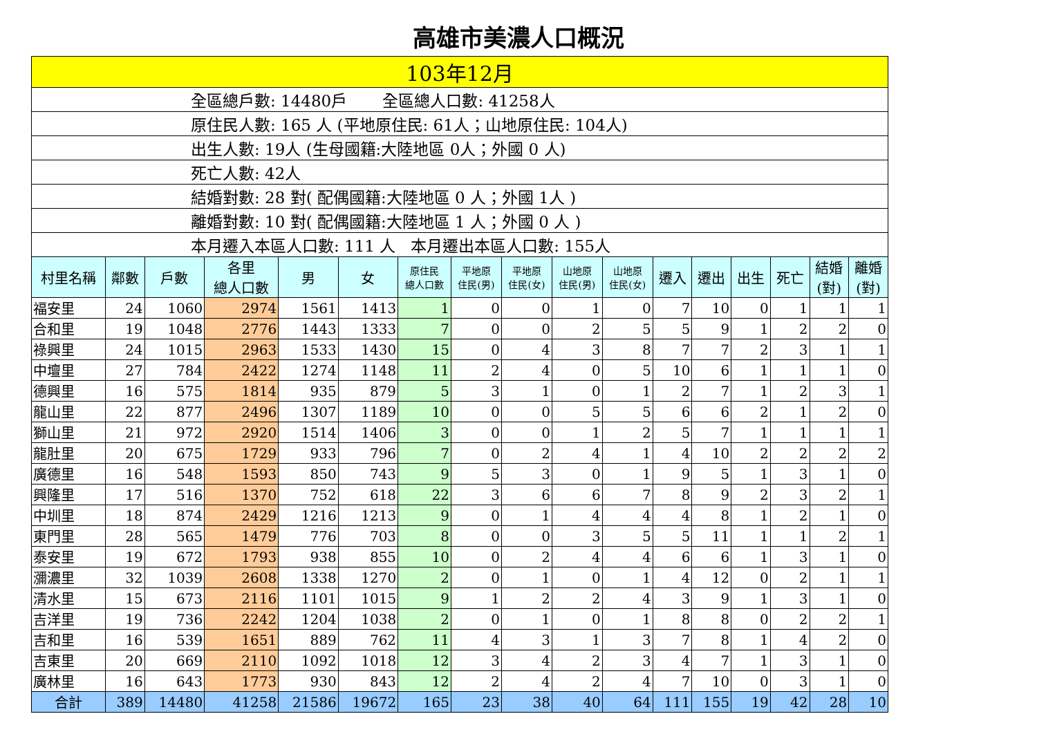高雄市美濃人口概況
| 103年12月 | | | | | | | | | | | | | | | | |
| 全區總戶數: 14480戶 全區總人口數: 41258人 | | | | | | | | | | | | | | | | |
| 原住民人數: 165 人 (平地原住民: 61人；山地原住民: 104人) | | | | | | | | | | | | | | | | |
| 出生人數: 19人 (生母國籍:大陸地區 0人；外國 0 人) | | | | | | | | | | | | | | | | |
| 死亡人數: 42人 | | | | | | | | | | | | | | | | |
| 結婚對數: 28 對( 配偶國籍:大陸地區 0 人；外國 1人 ) | | | | | | | | | | | | | | | | |
| 離婚對數: 10 對( 配偶國籍:大陸地區 1 人；外國 0 人 ) | | | | | | | | | | | | | | | | |
| 本月遷入本區人口數: 111 人 本月遷出本區人口數: 155人 | | | | | | | | | | | | | | | | |
| 村里名稱 | 鄰數 | 戶數 | 各里 總人口數 | 男 | 女 | 原住民 總人口數 | 平地原 住民(男) | 平地原 住民(女) | 山地原 住民(男) | 山地原 住民(女) | 遷入 | 遷出 | 出生 | 死亡 | 結婚 (對) | 離婚 (對) |
| 福安里 | 24 | 1060 | 2974 | 1561 | 1413 | 1 | 0 | 0 | 1 | 0 | 7 | 10 | 0 | 1 | 1 | 1 |
| 合和里 | 19 | 1048 | 2776 | 1443 | 1333 | 7 | 0 | 0 | 2 | 5 | 5 | 9 | 1 | 2 | 2 | 0 |
| 祿興里 | 24 | 1015 | 2963 | 1533 | 1430 | 15 | 0 | 4 | 3 | 8 | 7 | 7 | 2 | 3 | 1 | 1 |
| 中壇里 | 27 | 784 | 2422 | 1274 | 1148 | 11 | 2 | 4 | 0 | 5 | 10 | 6 | 1 | 1 | 1 | 0 |
| 德興里 | 16 | 575 | 1814 | 935 | 879 | 5 | 3 | 1 | 0 | 1 | 2 | 7 | 1 | 2 | 3 | 1 |
| 龍山里 | 22 | 877 | 2496 | 1307 | 1189 | 10 | 0 | 0 | 5 | 5 | 6 | 6 | 2 | 1 | 2 | 0 |
| 獅山里 | 21 | 972 | 2920 | 1514 | 1406 | 3 | 0 | 0 | 1 | 2 | 5 | 7 | 1 | 1 | 1 | 1 |
| 龍肚里 | 20 | 675 | 1729 | 933 | 796 | 7 | 0 | 2 | 4 | 1 | 4 | 10 | 2 | 2 | 2 | 2 |
| 廣德里 | 16 | 548 | 1593 | 850 | 743 | 9 | 5 | 3 | 0 | 1 | 9 | 5 | 1 | 3 | 1 | 0 |
| 興隆里 | 17 | 516 | 1370 | 752 | 618 | 22 | 3 | 6 | 6 | 7 | 8 | 9 | 2 | 3 | 2 | 1 |
| 中圳里 | 18 | 874 | 2429 | 1216 | 1213 | 9 | 0 | 1 | 4 | 4 | 4 | 8 | 1 | 2 | 1 | 0 |
| 東門里 | 28 | 565 | 1479 | 776 | 703 | 8 | 0 | 0 | 3 | 5 | 5 | 11 | 1 | 1 | 2 | 1 |
| 泰安里 | 19 | 672 | 1793 | 938 | 855 | 10 | 0 | 2 | 4 | 4 | 6 | 6 | 1 | 3 | 1 | 0 |
| 瀰濃里 | 32 | 1039 | 2608 | 1338 | 1270 | 2 | 0 | 1 | 0 | 1 | 4 | 12 | 0 | 2 | 1 | 1 |
| 清水里 | 15 | 673 | 2116 | 1101 | 1015 | 9 | 1 | 2 | 2 | 4 | 3 | 9 | 1 | 3 | 1 | 0 |
| 吉洋里 | 19 | 736 | 2242 | 1204 | 1038 | 2 | 0 | 1 | 0 | 1 | 8 | 8 | 0 | 2 | 2 | 1 |
| 吉和里 | 16 | 539 | 1651 | 889 | 762 | 11 | 4 | 3 | 1 | 3 | 7 | 8 | 1 | 4 | 2 | 0 |
| 吉東里 | 20 | 669 | 2110 | 1092 | 1018 | 12 | 3 | 4 | 2 | 3 | 4 | 7 | 1 | 3 | 1 | 0 |
| 廣林里 | 16 | 643 | 1773 | 930 | 843 | 12 | 2 | 4 | 2 | 4 | 7 | 10 | 0 | 3 | 1 | 0 |
| 合計 | 389 | 14480 | 41258 | 21586 | 19672 | 165 | 23 | 38 | 40 | 64 | 111 | 155 | 19 | 42 | 28 | 10 |